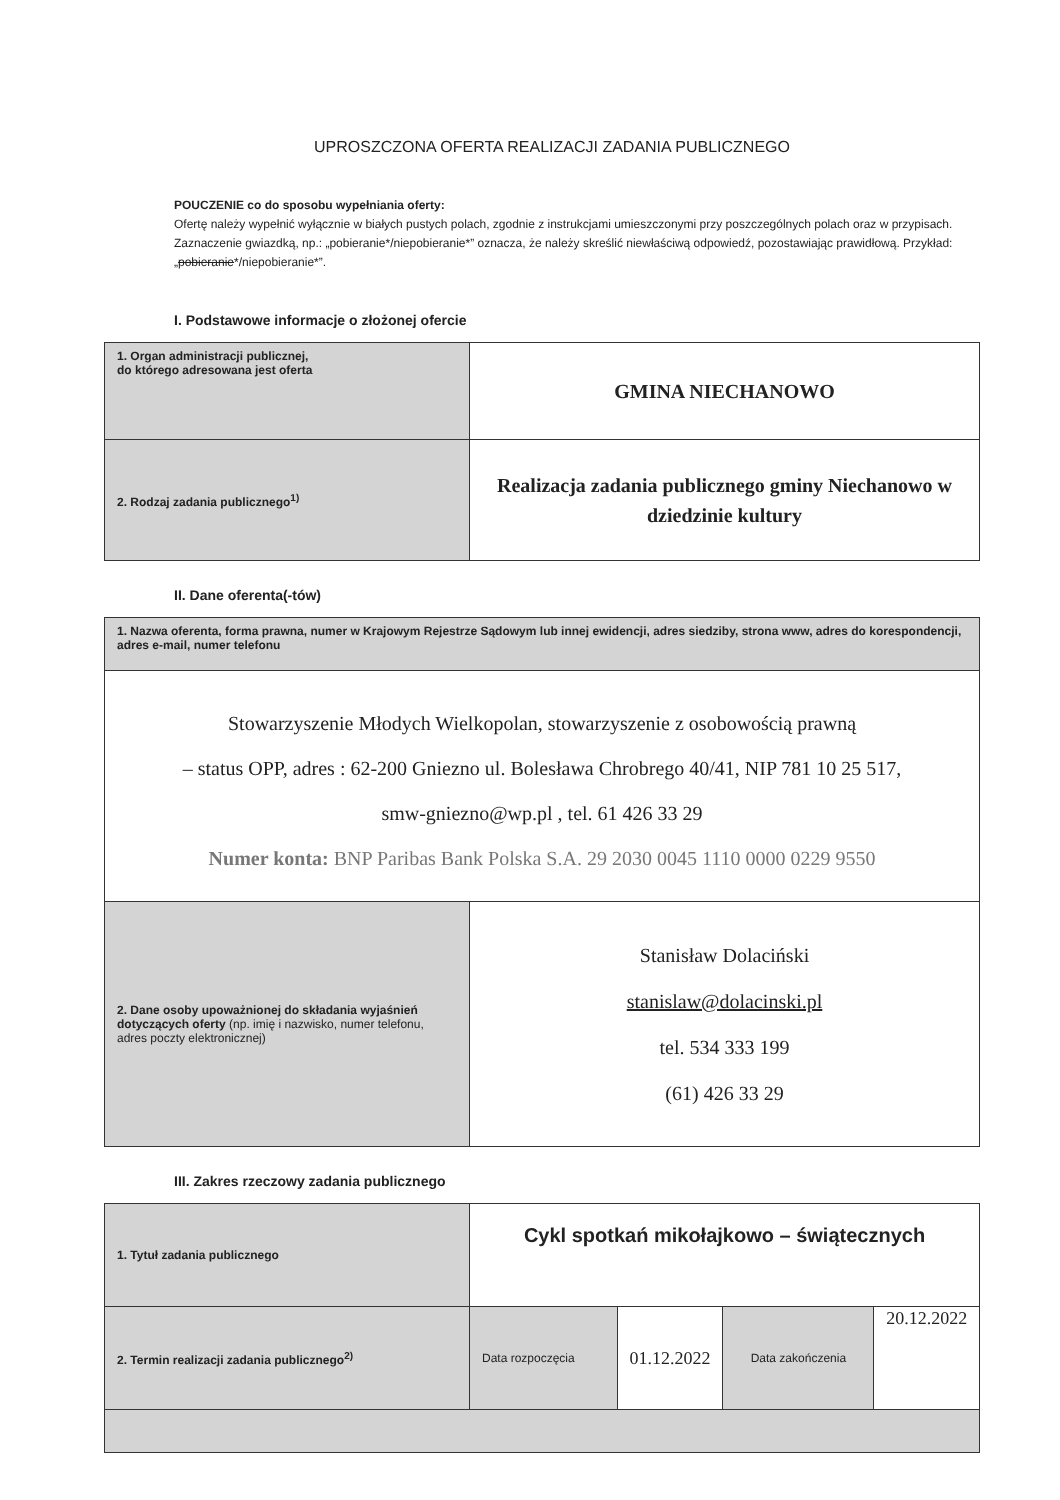UPROSZCZONA OFERTA REALIZACJI ZADANIA PUBLICZNEGO
POUCZENIE co do sposobu wypełniania oferty:
Ofertę należy wypełnić wyłącznie w białych pustych polach, zgodnie z instrukcjami umieszczonymi przy poszczególnych polach oraz w przypisach.
Zaznaczenie gwiazdką, np.: „pobieranie*/niepobieranie*” oznacza, że należy skreślić niewłaściwą odpowiedź, pozostawiając prawidłową. Przykład: „pobieranie*/niepobieranie*”.
I. Podstawowe informacje o złożonej ofercie
| 1. Organ administracji publicznej, do którego adresowana jest oferta | GMINA NIECHANOWO |
| 2. Rodzaj zadania publicznego<sup>1)</sup> | Realizacja zadania publicznego gminy Niechanowo w dziedzinie kultury |
II. Dane oferenta(-tów)
| 1. Nazwa oferenta, forma prawna, numer w Krajowym Rejestrze Sądowym lub innej ewidencji, adres siedziby, strona www, adres do korespondencji, adres e-mail, numer telefonu | |
| Stowarzyszenie Młodych Wielkopolan, stowarzyszenie z osobowością prawną – status OPP, adres : 62-200 Gniezno ul. Bolesława Chrobrego 40/41, NIP 781 10 25 517, smw-gniezno@wp.pl , tel. 61 426 33 29 Numer konta: BNP Paribas Bank Polska S.A. 29 2030 0045 1110 0000 0229 9550 | |
| 2. Dane osoby upoważnionej do składania wyjaśnień dotyczących oferty (np. imię i nazwisko, numer telefonu, adres poczty elektronicznej) | Stanisław Dolaciński stanislaw@dolacinski.pl tel. 534 333 199 (61) 426 33 29 |
III. Zakres rzeczowy zadania publicznego
| 1. Tytuł zadania publicznego | Cykl spotkań mikołajkowo – świątecznych | | | |
| 2. Termin realizacji zadania publicznego<sup>2)</sup> | Data rozpoczęcia | 01.12.2022 | Data zakończenia | 20.12.2022 |